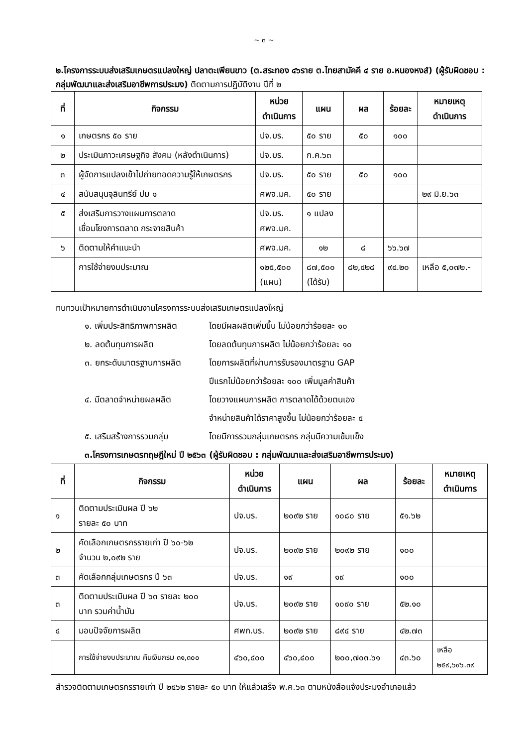~ ๓ ~
๒.โครงการระบบส่งเสริมเกษตรแปลงใหญ่ ปลาตะเพียนขาว (ต.สระทอง ๔๖ราย ต.ไทยสามัคคี ๔ ราย อ.หนองหงส์) (ผู้รับผิดชอบ : กลุ่มพัฒนาและส่งเสริมอาชีพการประมง) ติดตามการปฏิบัติงาน ปีที่ ๒
| ที่ | กิจกรรม | หน่วย ดำเนินการ | แผน | ผล | ร้อยละ | หมายเหตุ ดำเนินการ |
| --- | --- | --- | --- | --- | --- | --- |
| ๑ | เกษตรกร ๕๐ ราย | ปจ.บร. | ๕๐ ราย | ๕๐ | ๑๐๐ | |
| ๒ | ประเมินภาวะเศรษฐกิจ สังคม (หลังดำเนินการ) | ปจ.บร. | ก.ค.๖๓ | | | |
| ๓ | ผู้จัดการแปลงเข้าไปถ่ายทอดความรู้ให้เกษตรกร | ปจ.บร. | ๕๐ ราย | ๕๐ | ๑๐๐ | |
| ๔ | สนับสนุนจุลินทรีย์ ปม ๑ | ศพจ.มค. | ๕๐ ราย | | | ๒๙ มิ.ย.๖๓ |
| ๕ | ส่งเสริมการวางแผนการตลาด เชื่อมโยงการตลาด กระจายสินค้า | ปจ.บร. ศพจ.มค. | ๑ แปลง | | | |
| ๖ | ติดตามให้คำแนะนำ | ศพจ.มค. | ๑๒ | ๘ | ๖๖.๖๗ | |
| | การใช้จ่ายงบประมาณ | ๑๒๕,๕๐๐ (แผน) | ๘๗,๕๐๐ (ได้รับ) | ๘๒,๔๒๘ | ๙๔.๒๐ | เหลือ ๕,๐๗๒.- |
ทบทวนเป้าหมายการดำเนินงานโครงการระบบส่งเสริมเกษตรแปลงใหญ่
๑. เพิ่มประสิทธิภาพการผลิต
โดยมีผลผลิตเพิ่มขึ้น ไม่น้อยกว่าร้อยละ ๑๐
๒. ลดต้นทุนการผลิต
โดยลดต้นทุนการผลิต ไม่น้อยกว่าร้อยละ ๑๐
๓. ยกระดับมาตรฐานการผลิต
โดยการผลิตที่ผ่านการรับรองมาตรฐาน GAP
ปีแรกไม่น้อยกว่าร้อยละ ๑๐๐ เพิ่มมูลค่าสินค้า
๔. มีตลาดจำหน่ายผลผลิต
โดยวางแผนการผลิต การตลาดได้ด้วยตนเอง
จำหน่ายสินค้าได้ราคาสูงขึ้น ไม่น้อยกว่าร้อยละ ๕
๕. เสริมสร้างการรวมกลุ่ม
โดยมีการรวมกลุ่มเกษตรกร กลุ่มมีความเข้มแข็ง
๓.โครงการเกษตรทฤษฎีใหม่ ปี ๒๕๖๓ (ผู้รับผิดชอบ : กลุ่มพัฒนาและส่งเสริมอาชีพการประมง)
| ที่ | กิจกรรม | หน่วย ดำเนินการ | แผน | ผล | ร้อยละ | หมายเหตุ ดำเนินการ |
| --- | --- | --- | --- | --- | --- | --- |
| ๑ | ติดตามประเมินผล ปี ๖๒ รายละ ๕๐ บาท | ปจ.บร. | ๒๐๙๒ ราย | ๑๐๘๐ ราย | ๕๑.๖๒ | |
| ๒ | คัดเลือกเกษตรกรรายเก่า ปี ๖๐-๖๒ จำนวน ๒,๐๙๒ ราย | ปจ.บร. | ๒๐๙๒ ราย | ๒๐๙๒ ราย | ๑๐๐ | |
| ๓ | คัดเลือกกลุ่มเกษตรกร ปี ๖๓ | ปจ.บร. | ๑๙ | ๑๙ | ๑๐๐ | |
| ๓ | ติดตามประเมินผล ปี ๖๓ รายละ ๒๐๐ บาท รวมค่าน้ำมัน | ปจ.บร. | ๒๐๙๒ ราย | ๑๐๙๐ ราย | ๕๒.๑๐ | |
| ๔ | มอบปัจจัยการผลิต | ศพก.บร. | ๒๐๙๒ ราย | ๘๙๔ ราย | ๔๒.๗๓ | |
| | การใช้จ่ายงบประมาณ คืนเงินกรม ๓๑,๓๐๐ | ๔๖๐,๔๐๐ | ๔๖๐,๔๐๐ | ๒๐๐,๗๐๓.๖๑ | ๔๓.๖๐ | เหลือ ๒๕๙,๖๙๖.๓๙ |
สำรวจติดตามเกษตรกรรายเก่า ปี ๒๕๖๒ รายละ ๕๐ บาท ให้แล้วเสร็จ พ.ค.๖๓ ตามหนังสือแจ้งประมงอำเภอแล้ว